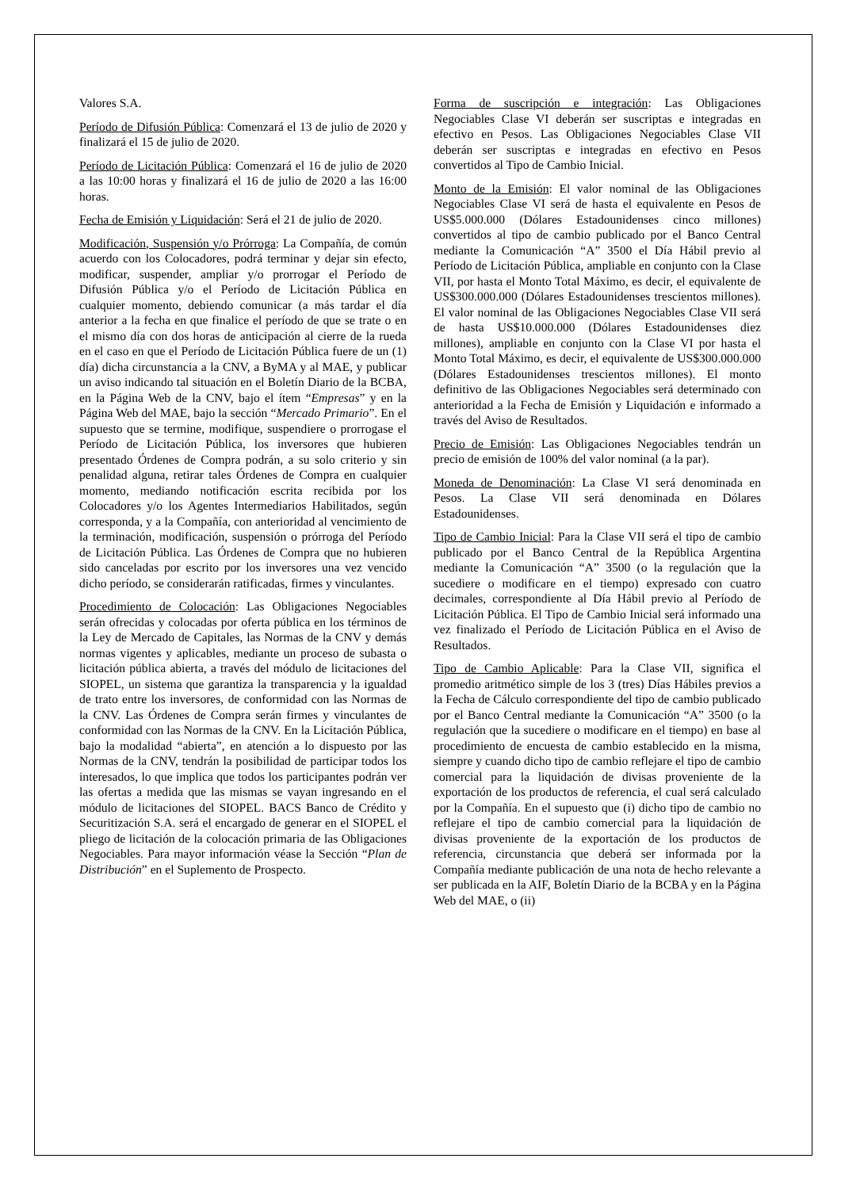Valores S.A.
Período de Difusión Pública: Comenzará el 13 de julio de 2020 y finalizará el 15 de julio de 2020.
Período de Licitación Pública: Comenzará el 16 de julio de 2020 a las 10:00 horas y finalizará el 16 de julio de 2020 a las 16:00 horas.
Fecha de Emisión y Liquidación: Será el 21 de julio de 2020.
Modificación, Suspensión y/o Prórroga: La Compañía, de común acuerdo con los Colocadores, podrá terminar y dejar sin efecto, modificar, suspender, ampliar y/o prorrogar el Período de Difusión Pública y/o el Período de Licitación Pública en cualquier momento, debiendo comunicar (a más tardar el día anterior a la fecha en que finalice el período de que se trate o en el mismo día con dos horas de anticipación al cierre de la rueda en el caso en que el Período de Licitación Pública fuere de un (1) día) dicha circunstancia a la CNV, a ByMA y al MAE, y publicar un aviso indicando tal situación en el Boletín Diario de la BCBA, en la Página Web de la CNV, bajo el ítem “Empresas” y en la Página Web del MAE, bajo la sección “Mercado Primario”. En el supuesto que se termine, modifique, suspendiere o prorrogase el Período de Licitación Pública, los inversores que hubieren presentado Órdenes de Compra podrán, a su solo criterio y sin penalidad alguna, retirar tales Órdenes de Compra en cualquier momento, mediando notificación escrita recibida por los Colocadores y/o los Agentes Intermediarios Habilitados, según corresponda, y a la Compañía, con anterioridad al vencimiento de la terminación, modificación, suspensión o prórroga del Período de Licitación Pública. Las Órdenes de Compra que no hubieren sido canceladas por escrito por los inversores una vez vencido dicho período, se considerarán ratificadas, firmes y vinculantes.
Procedimiento de Colocación: Las Obligaciones Negociables serán ofrecidas y colocadas por oferta pública en los términos de la Ley de Mercado de Capitales, las Normas de la CNV y demás normas vigentes y aplicables, mediante un proceso de subasta o licitación pública abierta, a través del módulo de licitaciones del SIOPEL, un sistema que garantiza la transparencia y la igualdad de trato entre los inversores, de conformidad con las Normas de la CNV. Las Órdenes de Compra serán firmes y vinculantes de conformidad con las Normas de la CNV. En la Licitación Pública, bajo la modalidad “abierta”, en atención a lo dispuesto por las Normas de la CNV, tendrán la posibilidad de participar todos los interesados, lo que implica que todos los participantes podrán ver las ofertas a medida que las mismas se vayan ingresando en el módulo de licitaciones del SIOPEL. BACS Banco de Crédito y Securitización S.A. será el encargado de generar en el SIOPEL el pliego de licitación de la colocación primaria de las Obligaciones Negociables. Para mayor información véase la Sección “Plan de Distribución” en el Suplemento de Prospecto.
Forma de suscripción e integración: Las Obligaciones Negociables Clase VI deberán ser suscriptas e integradas en efectivo en Pesos. Las Obligaciones Negociables Clase VII deberán ser suscriptas e integradas en efectivo en Pesos convertidos al Tipo de Cambio Inicial.
Monto de la Emisión: El valor nominal de las Obligaciones Negociables Clase VI será de hasta el equivalente en Pesos de US$5.000.000 (Dólares Estadounidenses cinco millones) convertidos al tipo de cambio publicado por el Banco Central mediante la Comunicación “A” 3500 el Día Hábil previo al Período de Licitación Pública, ampliable en conjunto con la Clase VII, por hasta el Monto Total Máximo, es decir, el equivalente de US$300.000.000 (Dólares Estadounidenses trescientos millones). El valor nominal de las Obligaciones Negociables Clase VII será de hasta US$10.000.000 (Dólares Estadounidenses diez millones), ampliable en conjunto con la Clase VI por hasta el Monto Total Máximo, es decir, el equivalente de US$300.000.000 (Dólares Estadounidenses trescientos millones). El monto definitivo de las Obligaciones Negociables será determinado con anterioridad a la Fecha de Emisión y Liquidación e informado a través del Aviso de Resultados.
Precio de Emisión: Las Obligaciones Negociables tendrán un precio de emisión de 100% del valor nominal (a la par).
Moneda de Denominación: La Clase VI será denominada en Pesos. La Clase VII será denominada en Dólares Estadounidenses.
Tipo de Cambio Inicial: Para la Clase VII será el tipo de cambio publicado por el Banco Central de la República Argentina mediante la Comunicación “A” 3500 (o la regulación que la sucediere o modificare en el tiempo) expresado con cuatro decimales, correspondiente al Día Hábil previo al Período de Licitación Pública. El Tipo de Cambio Inicial será informado una vez finalizado el Período de Licitación Pública en el Aviso de Resultados.
Tipo de Cambio Aplicable: Para la Clase VII, significa el promedio aritmético simple de los 3 (tres) Días Hábiles previos a la Fecha de Cálculo correspondiente del tipo de cambio publicado por el Banco Central mediante la Comunicación “A” 3500 (o la regulación que la sucediere o modificare en el tiempo) en base al procedimiento de encuesta de cambio establecido en la misma, siempre y cuando dicho tipo de cambio reflejare el tipo de cambio comercial para la liquidación de divisas proveniente de la exportación de los productos de referencia, el cual será calculado por la Compañía. En el supuesto que (i) dicho tipo de cambio no reflejare el tipo de cambio comercial para la liquidación de divisas proveniente de la exportación de los productos de referencia, circunstancia que deberá ser informada por la Compañía mediante publicación de una nota de hecho relevante a ser publicada en la AIF, Boletín Diario de la BCBA y en la Página Web del MAE, o (ii)